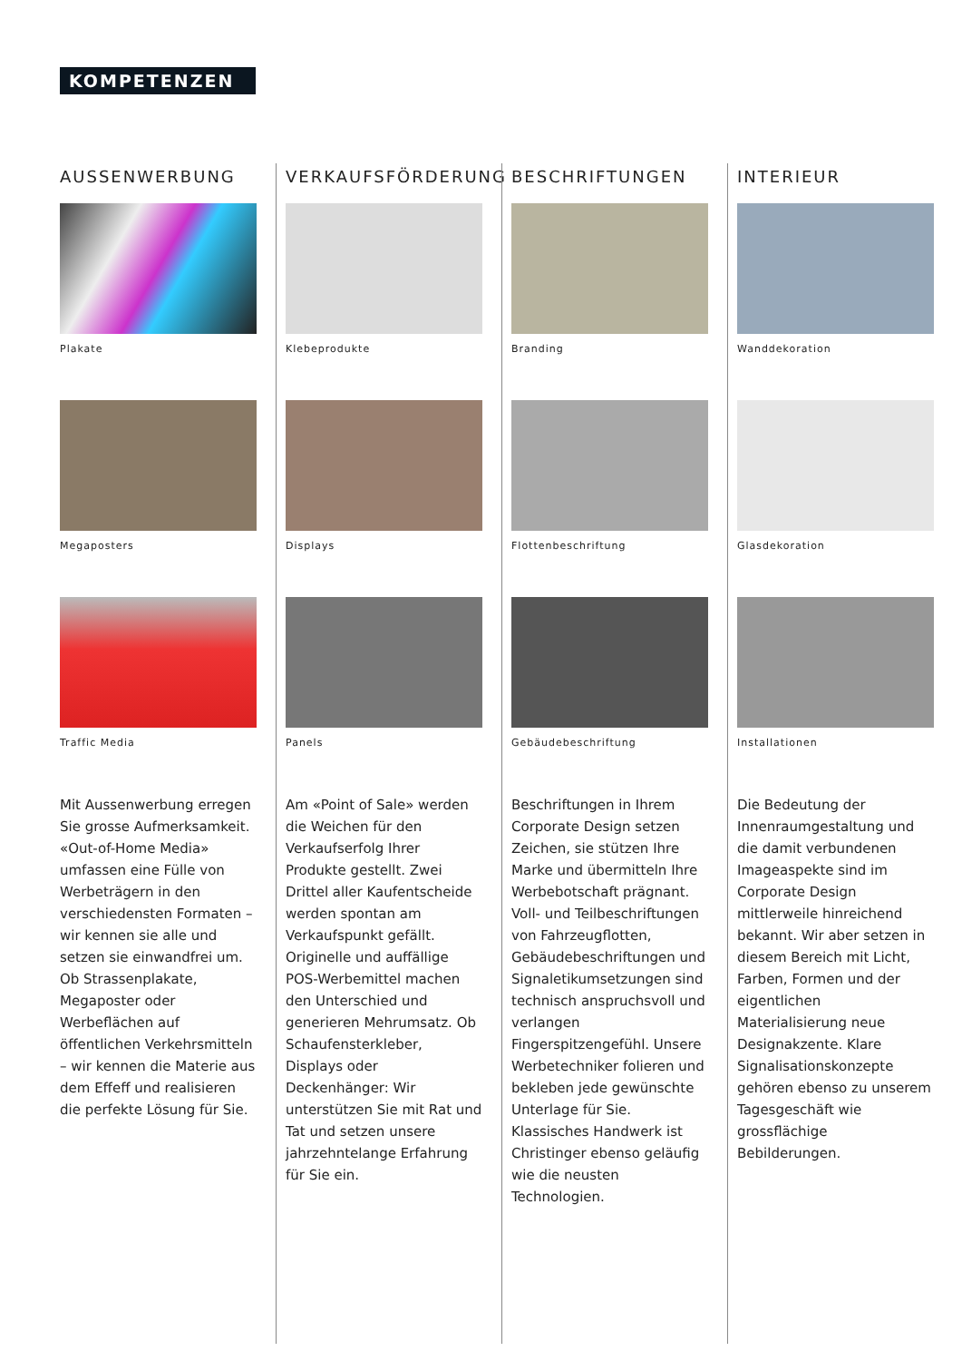KOMPETENZEN
AUSSENWERBUNG
Plakate
Megaposters
Traffic Media
Mit Aussenwerbung erregen Sie grosse Aufmerksamkeit. «Out-of-Home Media» umfassen eine Fülle von Werbeträgern in den verschiedensten Formaten – wir kennen sie alle und setzen sie einwandfrei um. Ob Strassenplakate, Megaposter oder Werbeflächen auf öffentlichen Verkehrsmitteln – wir kennen die Materie aus dem Effeff und realisieren die perfekte Lösung für Sie.
VERKAUFSFÖRDERUNG
Klebeprodukte
Displays
Panels
Am «Point of Sale» werden die Weichen für den Verkaufserfolg Ihrer Produkte gestellt. Zwei Drittel aller Kaufentscheide werden spontan am Verkaufspunkt gefällt. Originelle und auffällige POS-Werbemittel machen den Unterschied und generieren Mehrumsatz. Ob Schaufensterkleber, Displays oder Deckenhänger: Wir unterstützen Sie mit Rat und Tat und setzen unsere jahrzehntelange Erfahrung für Sie ein.
BESCHRIFTUNGEN
Branding
Flottenbeschriftung
Gebäudebeschriftung
Beschriftungen in Ihrem Corporate Design setzen Zeichen, sie stützen Ihre Marke und übermitteln Ihre Werbebotschaft prägnant. Voll- und Teilbeschriftungen von Fahrzeugflotten, Gebäudebeschriftungen und Signaletikumsetzungen sind technisch anspruchsvoll und verlangen Fingerspitzengefühl. Unsere Werbetechniker folieren und bekleben jede gewünschte Unterlage für Sie. Klassisches Handwerk ist Christinger ebenso geläufig wie die neusten Technologien.
INTERIEUR
Wanddekoration
Glasdekoration
Installationen
Die Bedeutung der Innenraumgestaltung und die damit verbundenen Imageaspekte sind im Corporate Design mittlerweile hinreichend bekannt. Wir aber setzen in diesem Bereich mit Licht, Farben, Formen und der eigentlichen Materialisierung neue Designakzente. Klare Signalisationskonzepte gehören ebenso zu unserem Tagesgeschäft wie grossflächige Bebilderungen.